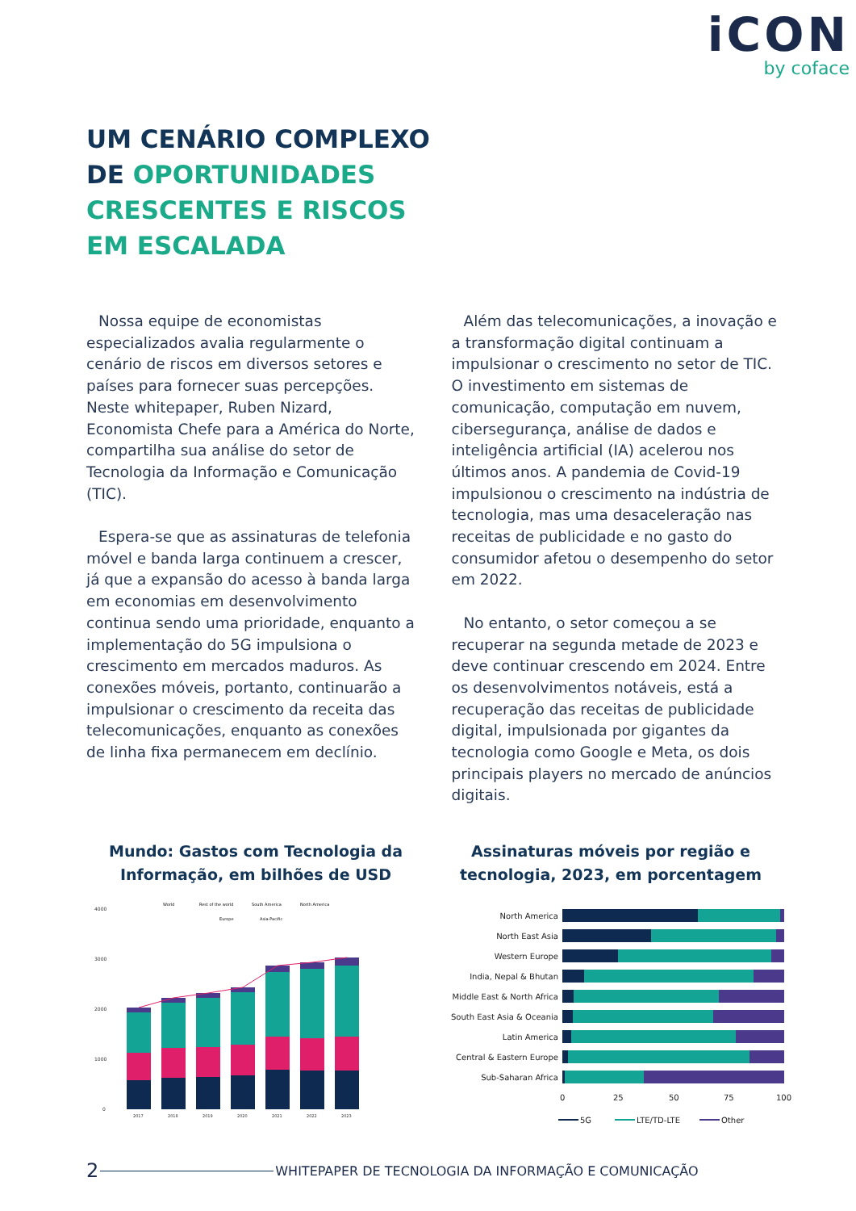iCON
by coface
UM CENÁRIO COMPLEXO
DE OPORTUNIDADES
CRESCENTES E RISCOS
EM ESCALADA
Nossa equipe de economistas especializados avalia regularmente o cenário de riscos em diversos setores e países para fornecer suas percepções. Neste whitepaper, Ruben Nizard, Economista Chefe para a América do Norte, compartilha sua análise do setor de Tecnologia da Informação e Comunicação (TIC).
Espera-se que as assinaturas de telefonia móvel e banda larga continuem a crescer, já que a expansão do acesso à banda larga em economias em desenvolvimento continua sendo uma prioridade, enquanto a implementação do 5G impulsiona o crescimento em mercados maduros. As conexões móveis, portanto, continuarão a impulsionar o crescimento da receita das telecomunicações, enquanto as conexões de linha fixa permanecem em declínio.
Além das telecomunicações, a inovação e a transformação digital continuam a impulsionar o crescimento no setor de TIC. O investimento em sistemas de comunicação, computação em nuvem, cibersegurança, análise de dados e inteligência artificial (IA) acelerou nos últimos anos. A pandemia de Covid-19 impulsionou o crescimento na indústria de tecnologia, mas uma desaceleração nas receitas de publicidade e no gasto do consumidor afetou o desempenho do setor em 2022.
No entanto, o setor começou a se recuperar na segunda metade de 2023 e deve continuar crescendo em 2024. Entre os desenvolvimentos notáveis, está a recuperação das receitas de publicidade digital, impulsionada por gigantes da tecnologia como Google e Meta, os dois principais players no mercado de anúncios digitais.
Mundo: Gastos com Tecnologia da Informação, em bilhões de USD
4000
3000
2000
1000
0
World
Rest of the world
South America
North America
Europe
Asia-Pacific
2017
2018
2019
2020
2021
2022
2023
Assinaturas móveis por região e tecnologia, 2023, em porcentagem
North America
North East Asia
Western Europe
India, Nepal & Bhutan
Middle East & North Africa
South East Asia & Oceania
Latin America
Central & Eastern Europe
Sub-Saharan Africa
0
25
50
75
100
5G
LTE/TD-LTE
Other
2 WHITEPAPER DE TECNOLOGIA DA INFORMAÇÃO E COMUNICAÇÃO